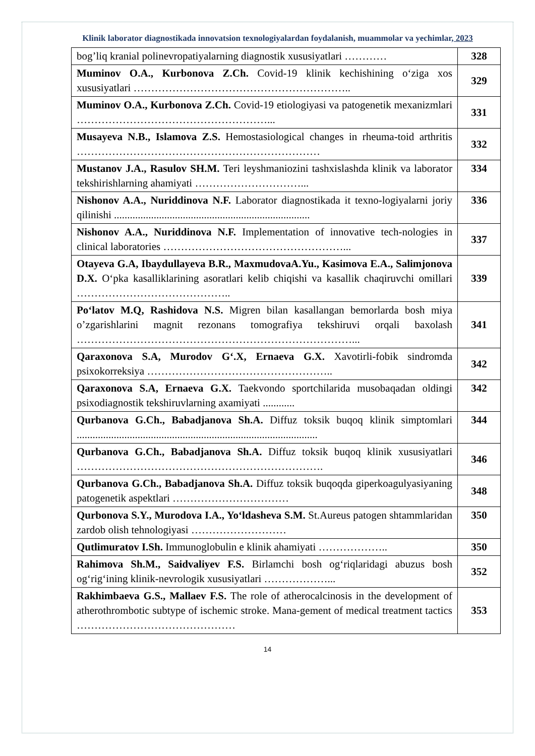Klinik laborator diagnostikada innovatsion texnologiyalardan foydalanish, muammolar va yechimlar, 2023
| bog’liq kranial polinevropatiyalarning diagnostik xususiyatlari ………… | 328 |
| Muminov O.A., Kurbonova Z.Ch. Covid-19 klinik kechishining o‘ziga xos xususiyatlari …………………………………………………….. | 329 |
| Muminov O.A., Kurbonova Z.Ch. Covid-19 etiologiyasi va patogenetik mexanizmlari ………………………………………………... | 331 |
| Musayeva N.B., Islamova Z.S. Hemostasiological changes in rheuma-toid arthritis …………………………………………………………… | 332 |
| Mustanov J.A., Rasulov SH.M. Teri leyshmaniozini tashxislashda klinik va laborator tekshirishlarning ahamiyati …………………………... | 334 |
| Nishonov A.A., Nuriddinova N.F. Laborator diagnostikada it texno-logiyalarni joriy qilinishi .......................................................................... | 336 |
| Nishonov A.A., Nuriddinova N.F. Implementation of innovative tech-nologies in clinical laboratories ……………………………………………... | 337 |
| Otayeva G.A, Ibaydullayeva B.R., MaxmudovaA.Yu., Kasimova E.A., Salimjonova D.X. O‘pka kasalliklarining asoratlari kelib chiqishi va kasallik chaqiruvchi omillari …………………………………….. | 339 |
| Po‘latov M.Q, Rashidova N.S. Migren bilan kasallangan bemorlarda bosh miya o’zgarishlarini magnit rezonans tomografiya tekshiruvi orqali baxolash ……………………………………………………………………... | 341 |
| Qaraxonova S.A, Murodov G‘.X, Ernaeva G.X. Xavotirli-fobik sindromda psixokorreksiya …………………………………………….. | 342 |
| Qaraxonova S.A, Ernaeva G.X. Taekvondo sportchilarida musobaqadan oldingi psixodiagnostik tekshiruvlarning axamiyati ............ | 342 |
| Qurbanova G.Ch., Babadjanova Sh.A. Diffuz toksik buqoq klinik simptomlari ........................................................................................... | 344 |
| Qurbanova G.Ch., Babadjanova Sh.A. Diffuz toksik buqoq klinik xususiyatlari ……………………………………………………………. | 346 |
| Qurbanova G.Ch., Babadjanova Sh.A. Diffuz toksik buqoqda giperkoagulyasiyaning patogenetik aspektlari …………………………… | 348 |
| Qurbonova S.Y., Murodova I.A., Yo‘ldasheva S.M. St.Aureus patogen shtammlaridan zardob olish tehnologiyasi ……………………… | 350 |
| Qutlimuratov I.Sh. Immunoglobulin e klinik ahamiyati ……………….. | 350 |
| Rahimova Sh.M., Saidvaliyev F.S. Birlamchi bosh og‘riqlaridagi abuzus bosh og‘rig‘ining klinik-nevrologik xususiyatlari ………………... | 352 |
| Rakhimbaeva G.S., Mallaev F.S. The role of atherocalcinosis in the development of atherothrombotic subtype of ischemic stroke. Mana-gement of medical treatment tactics ……………………………………… | 353 |
14